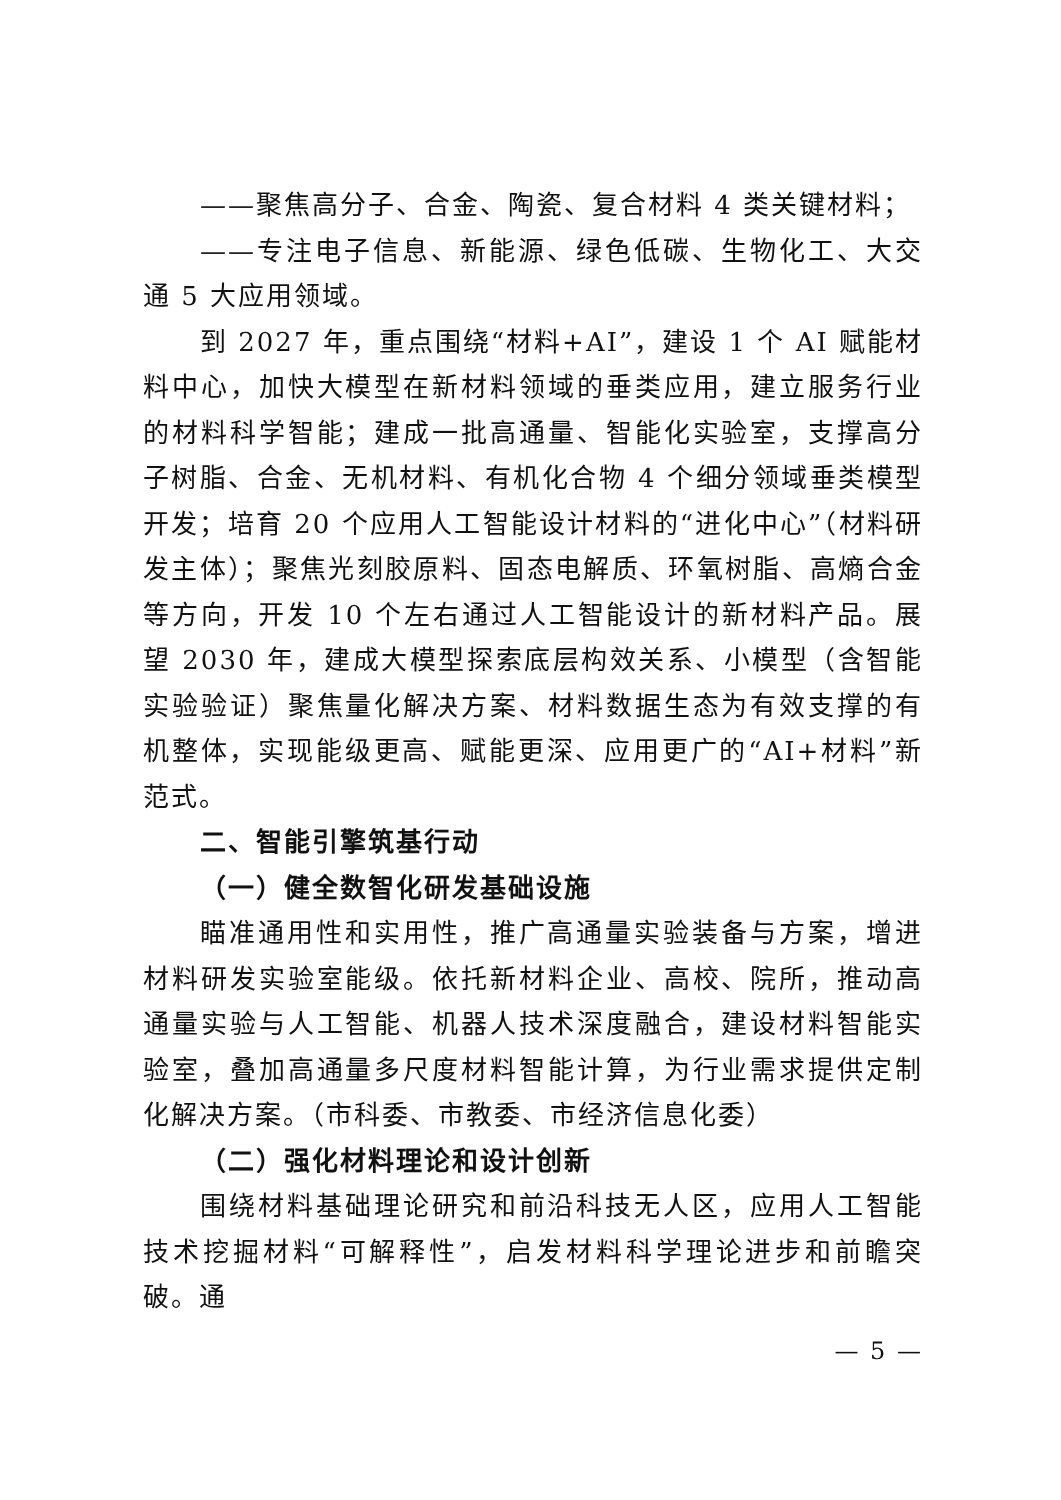——聚焦高分子、合金、陶瓷、复合材料 4 类关键材料；
——专注电子信息、新能源、绿色低碳、生物化工、大交通 5 大应用领域。
到 2027 年，重点围绕“材料+AI”，建设 1 个 AI 赋能材料中心，加快大模型在新材料领域的垂类应用，建立服务行业的材料科学智能；建成一批高通量、智能化实验室，支撑高分子树脂、合金、无机材料、有机化合物 4 个细分领域垂类模型开发；培育 20 个应用人工智能设计材料的“进化中心”（材料研发主体）；聚焦光刻胶原料、固态电解质、环氧树脂、高熵合金等方向，开发 10 个左右通过人工智能设计的新材料产品。展望 2030 年，建成大模型探索底层构效关系、小模型（含智能实验验证）聚焦量化解决方案、材料数据生态为有效支撑的有机整体，实现能级更高、赋能更深、应用更广的“AI+材料”新范式。
二、智能引擎筑基行动
（一）健全数智化研发基础设施
瞄准通用性和实用性，推广高通量实验装备与方案，增进材料研发实验室能级。依托新材料企业、高校、院所，推动高通量实验与人工智能、机器人技术深度融合，建设材料智能实验室，叠加高通量多尺度材料智能计算，为行业需求提供定制化解决方案。（市科委、市教委、市经济信息化委）
（二）强化材料理论和设计创新
围绕材料基础理论研究和前沿科技无人区，应用人工智能技术挖掘材料“可解释性”，启发材料科学理论进步和前瞻突破。通
— 5 —